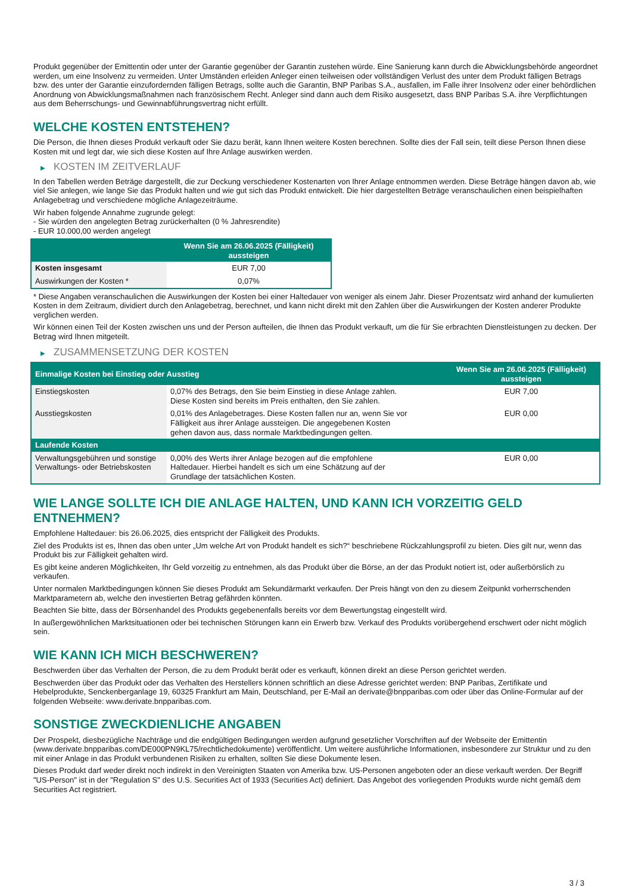Produkt gegenüber der Emittentin oder unter der Garantie gegenüber der Garantin zustehen würde. Eine Sanierung kann durch die Abwicklungsbehörde angeordnet werden, um eine Insolvenz zu vermeiden. Unter Umständen erleiden Anleger einen teilweisen oder vollständigen Verlust des unter dem Produkt fälligen Betrags bzw. des unter der Garantie einzufordernden fälligen Betrags, sollte auch die Garantin, BNP Paribas S.A., ausfallen, im Falle ihrer Insolvenz oder einer behördlichen Anordnung von Abwicklungsmaßnahmen nach französischem Recht. Anleger sind dann auch dem Risiko ausgesetzt, dass BNP Paribas S.A. ihre Verpflichtungen aus dem Beherrschungs- und Gewinnabführungsvertrag nicht erfüllt.
WELCHE KOSTEN ENTSTEHEN?
Die Person, die Ihnen dieses Produkt verkauft oder Sie dazu berät, kann Ihnen weitere Kosten berechnen. Sollte dies der Fall sein, teilt diese Person Ihnen diese Kosten mit und legt dar, wie sich diese Kosten auf Ihre Anlage auswirken werden.
▶ KOSTEN IM ZEITVERLAUF
In den Tabellen werden Beträge dargestellt, die zur Deckung verschiedener Kostenarten von Ihrer Anlage entnommen werden. Diese Beträge hängen davon ab, wie viel Sie anlegen, wie lange Sie das Produkt halten und wie gut sich das Produkt entwickelt. Die hier dargestellten Beträge veranschaulichen einen beispielhaften Anlagebetrag und verschiedene mögliche Anlagezeiträume.
Wir haben folgende Annahme zugrunde gelegt:
- Sie würden den angelegten Betrag zurückerhalten (0 % Jahresrendite)
- EUR 10.000,00 werden angelegt
| | Wenn Sie am 26.06.2025 (Fälligkeit) aussteigen |
| --- | --- |
| Kosten insgesamt | EUR 7,00 |
| Auswirkungen der Kosten * | 0,07% |
* Diese Angaben veranschaulichen die Auswirkungen der Kosten bei einer Haltedauer von weniger als einem Jahr. Dieser Prozentsatz wird anhand der kumulierten Kosten in dem Zeitraum, dividiert durch den Anlagebetrag, berechnet, und kann nicht direkt mit den Zahlen über die Auswirkungen der Kosten anderer Produkte verglichen werden.
Wir können einen Teil der Kosten zwischen uns und der Person aufteilen, die Ihnen das Produkt verkauft, um die für Sie erbrachten Dienstleistungen zu decken. Der Betrag wird Ihnen mitgeteilt.
▶ ZUSAMMENSETZUNG DER KOSTEN
| Einmalige Kosten bei Einstieg oder Ausstieg | | Wenn Sie am 26.06.2025 (Fälligkeit) aussteigen |
| --- | --- | --- |
| Einstiegskosten | 0,07% des Betrags, den Sie beim Einstieg in diese Anlage zahlen. Diese Kosten sind bereits im Preis enthalten, den Sie zahlen. | EUR 7,00 |
| Ausstiegskosten | 0,01% des Anlagebetrages. Diese Kosten fallen nur an, wenn Sie vor Fälligkeit aus ihrer Anlage aussteigen. Die angegebenen Kosten gehen davon aus, dass normale Marktbedingungen gelten. | EUR 0,00 |
| Laufende Kosten | | |
| Verwaltungsgebühren und sonstige Verwaltungs- oder Betriebskosten | 0,00% des Werts ihrer Anlage bezogen auf die empfohlene Haltedauer. Hierbei handelt es sich um eine Schätzung auf der Grundlage der tatsächlichen Kosten. | EUR 0,00 |
WIE LANGE SOLLTE ICH DIE ANLAGE HALTEN, UND KANN ICH VORZEITIG GELD ENTNEHMEN?
Empfohlene Haltedauer: bis 26.06.2025, dies entspricht der Fälligkeit des Produkts.
Ziel des Produkts ist es, Ihnen das oben unter „Um welche Art von Produkt handelt es sich?“ beschriebene Rückzahlungsprofil zu bieten. Dies gilt nur, wenn das Produkt bis zur Fälligkeit gehalten wird.
Es gibt keine anderen Möglichkeiten, Ihr Geld vorzeitig zu entnehmen, als das Produkt über die Börse, an der das Produkt notiert ist, oder außerbörslich zu verkaufen.
Unter normalen Marktbedingungen können Sie dieses Produkt am Sekundärmarkt verkaufen. Der Preis hängt von den zu diesem Zeitpunkt vorherrschenden Marktparametern ab, welche den investierten Betrag gefährden könnten.
Beachten Sie bitte, dass der Börsenhandel des Produkts gegebenenfalls bereits vor dem Bewertungstag eingestellt wird.
In außergewöhnlichen Marktsituationen oder bei technischen Störungen kann ein Erwerb bzw. Verkauf des Produkts vorübergehend erschwert oder nicht möglich sein.
WIE KANN ICH MICH BESCHWEREN?
Beschwerden über das Verhalten der Person, die zu dem Produkt berät oder es verkauft, können direkt an diese Person gerichtet werden.
Beschwerden über das Produkt oder das Verhalten des Herstellers können schriftlich an diese Adresse gerichtet werden: BNP Paribas, Zertifikate und Hebelprodukte, Senckenberganlage 19, 60325 Frankfurt am Main, Deutschland, per E-Mail an derivate@bnpparibas.com oder über das Online-Formular auf der folgenden Webseite: www.derivate.bnpparibas.com.
SONSTIGE ZWECKDIENLICHE ANGABEN
Der Prospekt, diesbezügliche Nachträge und die endgültigen Bedingungen werden aufgrund gesetzlicher Vorschriften auf der Webseite der Emittentin (www.derivate.bnpparibas.com/DE000PN9KL75/rechtlichedokumente) veröffentlicht. Um weitere ausführliche Informationen, insbesondere zur Struktur und zu den mit einer Anlage in das Produkt verbundenen Risiken zu erhalten, sollten Sie diese Dokumente lesen.
Dieses Produkt darf weder direkt noch indirekt in den Vereinigten Staaten von Amerika bzw. US-Personen angeboten oder an diese verkauft werden. Der Begriff "US-Person" ist in der "Regulation S" des U.S. Securities Act of 1933 (Securities Act) definiert. Das Angebot des vorliegenden Produkts wurde nicht gemäß dem Securities Act registriert.
3 / 3